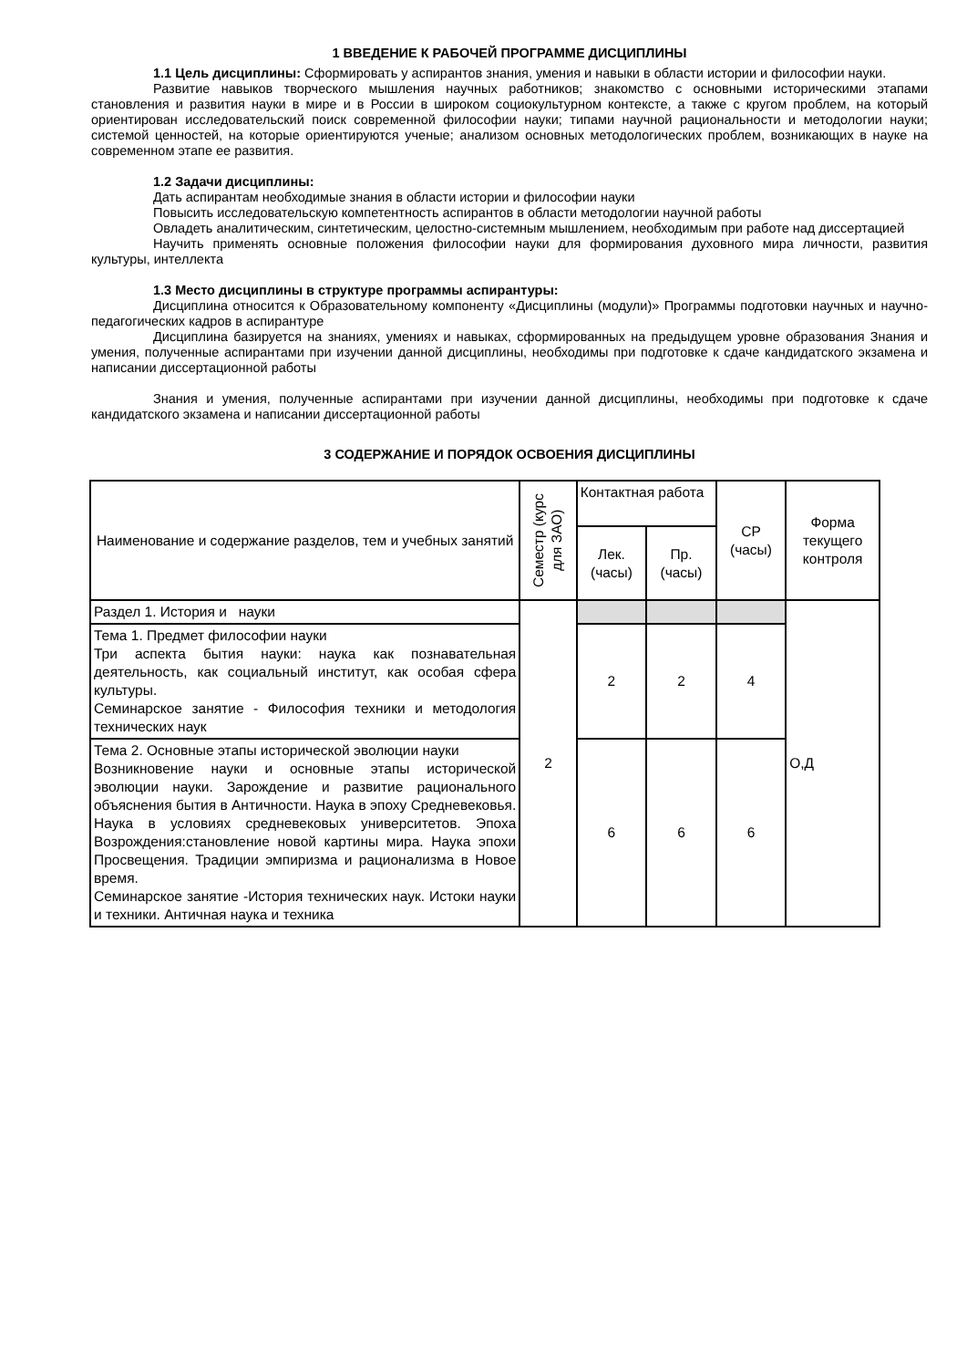1 ВВЕДЕНИЕ К РАБОЧЕЙ ПРОГРАММЕ ДИСЦИПЛИНЫ
1.1 Цель дисциплины: Сформировать у аспирантов знания, умения и навыки в области истории и философии науки.
Развитие навыков творческого мышления научных работников; знакомство с основными историческими этапами становления и развития науки в мире и в России в широком социокультурном контексте, а также с кругом проблем, на который ориентирован исследовательский поиск современной философии науки; типами научной рациональности и методологии науки; системой ценностей, на которые ориентируются ученые; анализом основных методологических проблем, возникающих в науке на современном этапе ее развития.
1.2 Задачи дисциплины:
Дать аспирантам необходимые знания в области истории и философии науки
Повысить исследовательскую компетентность аспирантов в области методологии научной работы
Овладеть аналитическим, синтетическим, целостно-системным мышлением, необходимым при работе над диссертацией
Научить применять основные положения философии науки для формирования духовного мира личности, развития культуры, интеллекта
1.3 Место дисциплины в структуре программы аспирантуры:
Дисциплина относится к Образовательному компоненту «Дисциплины (модули)» Программы подготовки научных и научно-педагогических кадров в аспирантуре
Дисциплина базируется на знаниях, умениях и навыках, сформированных на предыдущем уровне образования Знания и умения, полученные аспирантами при изучении данной дисциплины, необходимы при подготовке к сдаче кандидатского экзамена и написании диссертационной работы
Знания и умения, полученные аспирантами при изучении данной дисциплины, необходимы при подготовке к сдаче кандидатского экзамена и написании диссертационной работы
3 СОДЕРЖАНИЕ И ПОРЯДОК ОСВОЕНИЯ ДИСЦИПЛИНЫ
| Наименование и содержание разделов, тем и учебных занятий | Семестр (курс для ЗАО) | Контактная работа | | СР (часы) | Форма текущего контроля |
| | | Лек. (часы) | Пр. (часы) | | |
| Раздел 1. История и науки | 2 | | | | О,Д |
| Тема 1. Предмет философии науки Три аспекта бытия науки: наука как познавательная деятельность, как социальный институт, как особая сфера культуры. Семинарское занятие - Философия техники и методология технических наук | | 2 | 2 | 4 | |
| Тема 2. Основные этапы исторической эволюции науки Возникновение науки и основные этапы исторической эволюции науки. Зарождение и развитие рационального объяснения бытия в Античности. Наука в эпоху Средневековья. Наука в условиях средневековых университетов. Эпоха Возрождения:становление новой картины мира. Наука эпохи Просвещения. Традиции эмпиризма и рационализма в Новое время. Семинарское занятие -История технических наук. Истоки науки и техники. Античная наука и техника | | 6 | 6 | 6 | |